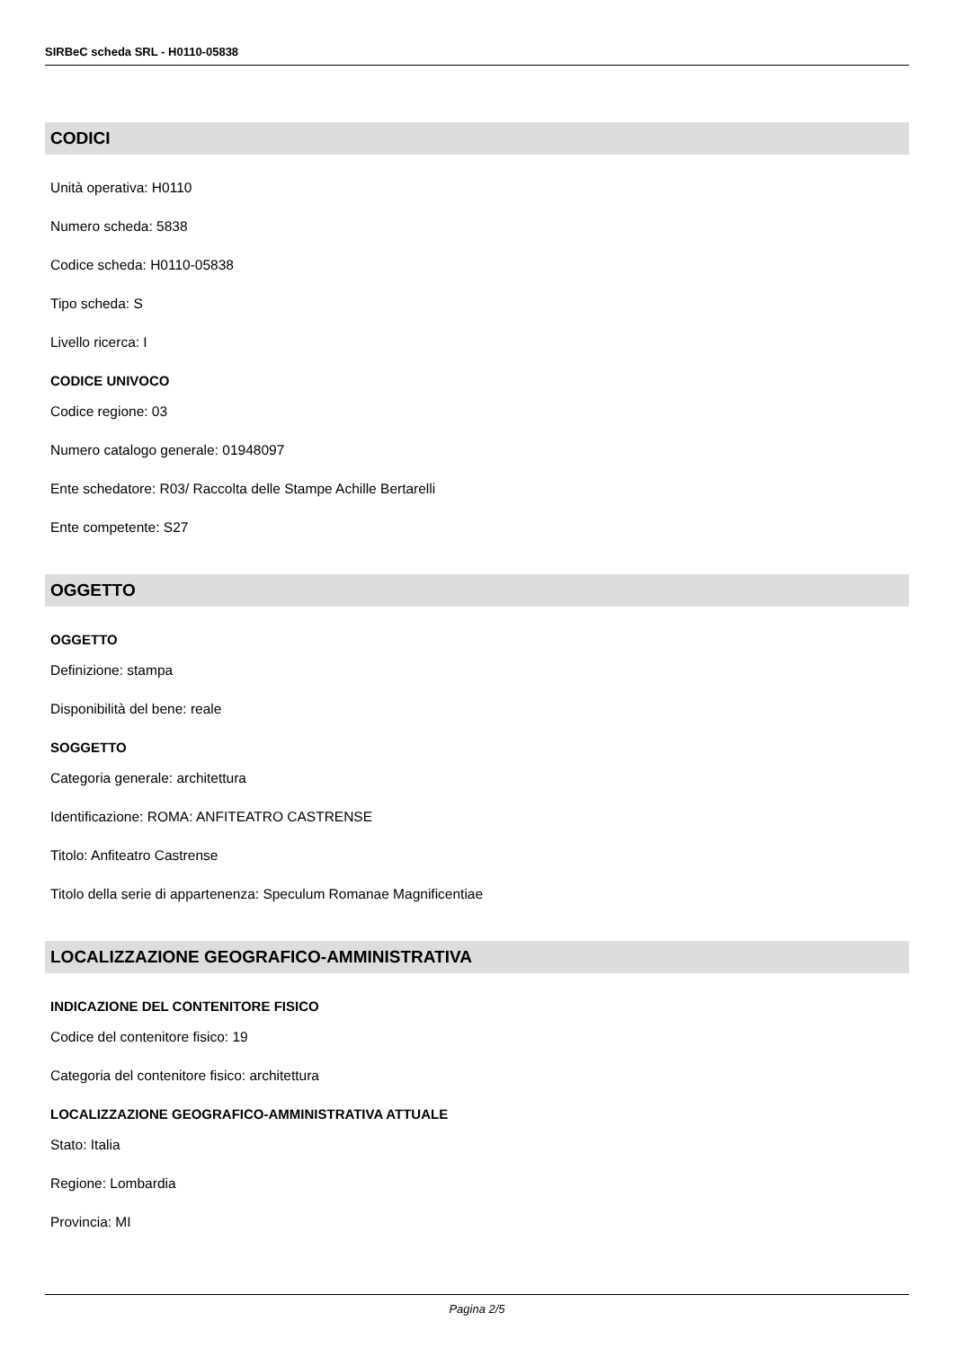SIRBeC scheda SRL - H0110-05838
CODICI
Unità operativa: H0110
Numero scheda: 5838
Codice scheda: H0110-05838
Tipo scheda: S
Livello ricerca: I
CODICE UNIVOCO
Codice regione: 03
Numero catalogo generale: 01948097
Ente schedatore: R03/ Raccolta delle Stampe Achille Bertarelli
Ente competente: S27
OGGETTO
OGGETTO
Definizione: stampa
Disponibilità del bene: reale
SOGGETTO
Categoria generale: architettura
Identificazione: ROMA: ANFITEATRO CASTRENSE
Titolo: Anfiteatro Castrense
Titolo della serie di appartenenza: Speculum Romanae Magnificentiae
LOCALIZZAZIONE GEOGRAFICO-AMMINISTRATIVA
INDICAZIONE DEL CONTENITORE FISICO
Codice del contenitore fisico: 19
Categoria del contenitore fisico: architettura
LOCALIZZAZIONE GEOGRAFICO-AMMINISTRATIVA ATTUALE
Stato: Italia
Regione: Lombardia
Provincia: MI
Pagina 2/5